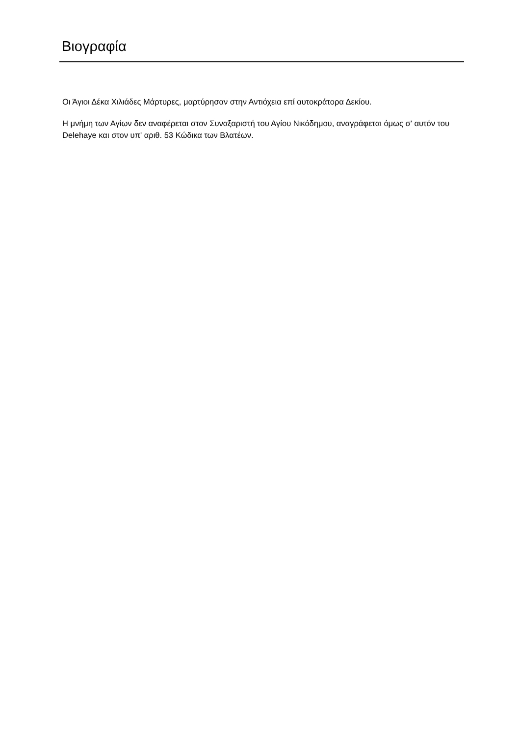Βιογραφία
Οι Άγιοι Δέκα Χιλιάδες Μάρτυρες, μαρτύρησαν στην Αντιόχεια επί αυτοκράτορα Δεκίου.
Η μνήμη των Αγίων δεν αναφέρεται στον Συναξαριστή του Αγίου Νικόδημου, αναγράφεται όμως σ' αυτόν του Delehaye και στον υπ' αριθ. 53 Κώδικα των Βλατέων.